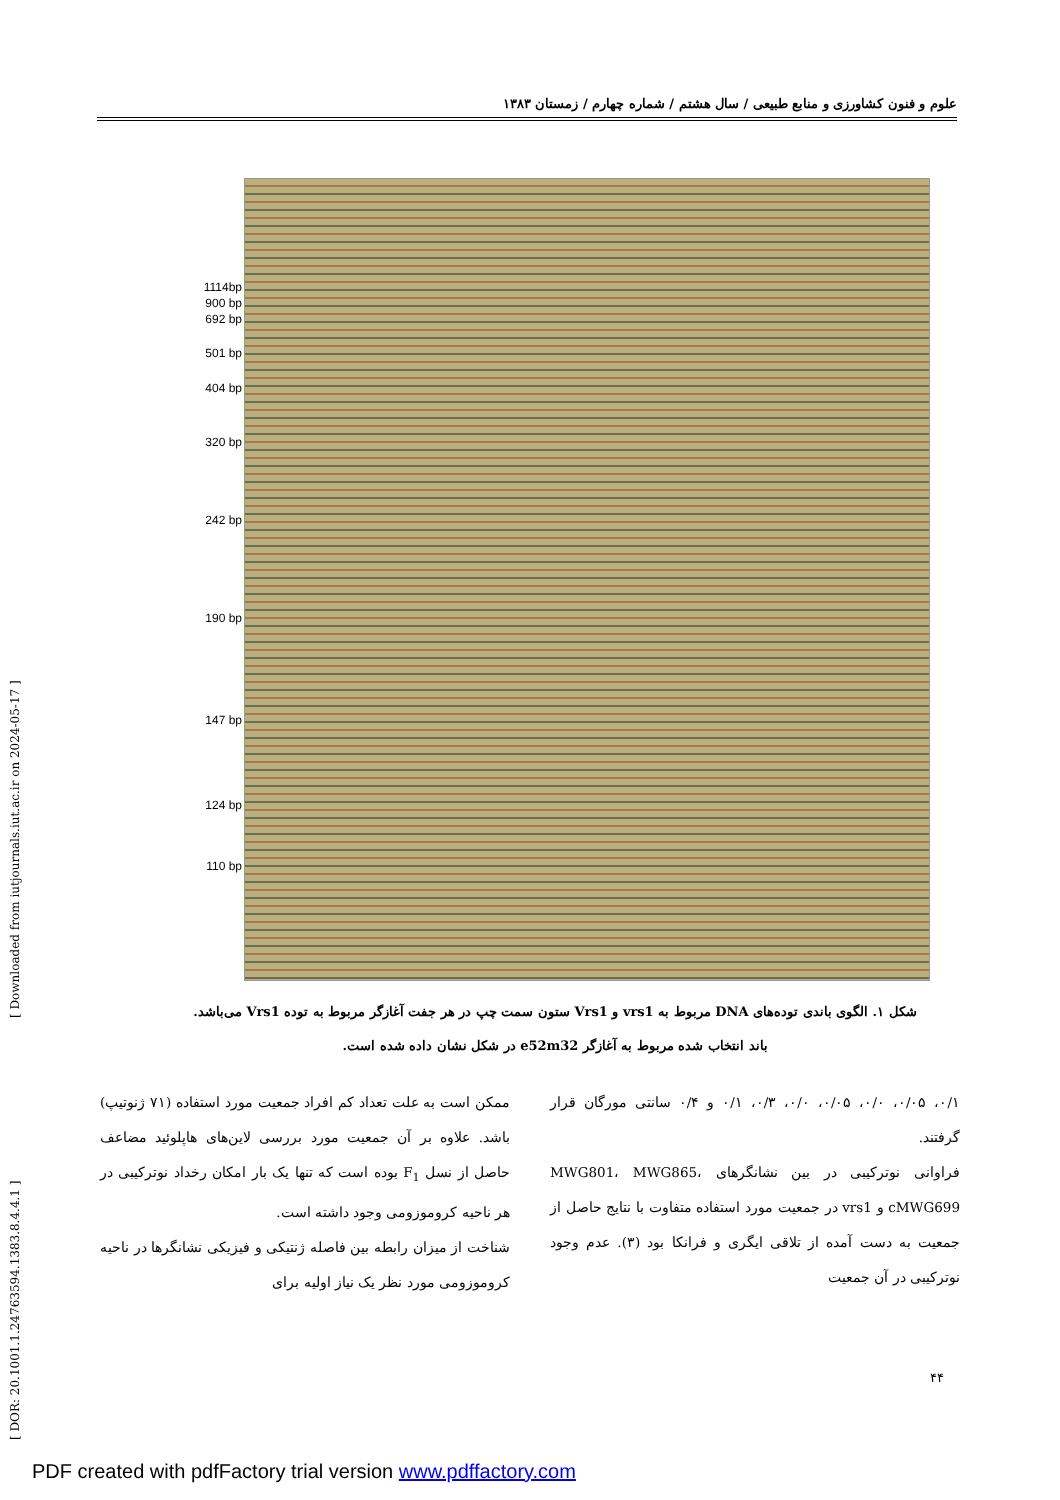[ DOR: 20.1001.1.24763594.1383.8.4.4.1 ] [ Downloaded from iutjournals.iut.ac.ir on 2024-05-17 ]
علوم و فنون کشاورزی و منابع طبیعی / سال هشتم / شماره چهارم / زمستان ۱۳۸۳
1114bp
900 bp
692 bp
501 bp
404 bp
320 bp
242 bp
190 bp
147 bp
124 bp
110 bp
شکل ۱. الگوی باندی توده‌های DNA مربوط به vrs1 و Vrs1 ستون سمت چپ در هر جفت آغازگر مربوط به توده Vrs1 می‌باشد.
باند انتخاب شده مربوط به آغازگر e52m32 در شکل نشان داده شده است.
۰/۱، ۰/۰۵، ۰/۰، ۰/۰۵، ۰/۰، ۰/۳، ۰/۱ و ۰/۴ سانتی مورگان قرار گرفتند.
فراوانی نوترکیبی در بین نشانگرهای MWG801، MWG865، cMWG699 و vrs1 در جمعیت مورد استفاده متفاوت با نتایج حاصل از جمعیت به دست آمده از تلاقی ایگری و فرانکا بود (۳). عدم وجود نوترکیبی در آن جمعیت
ممکن است به علت تعداد کم افراد جمعیت مورد استفاده (۷۱ ژنوتیپ) باشد. علاوه بر آن جمعیت مورد بررسی لاین‌های هاپلوئید مضاعف حاصل از نسل F<sub>1</sub> بوده است که تنها یک بار امکان رخداد نوترکیبی در هر ناحیه کروموزومی وجود داشته است.
شناخت از میزان رابطه بین فاصله ژنتیکی و فیزیکی نشانگرها در ناحیه کروموزومی مورد نظر یک نیاز اولیه برای
۴۴
PDF created with pdfFactory trial version www.pdffactory.com